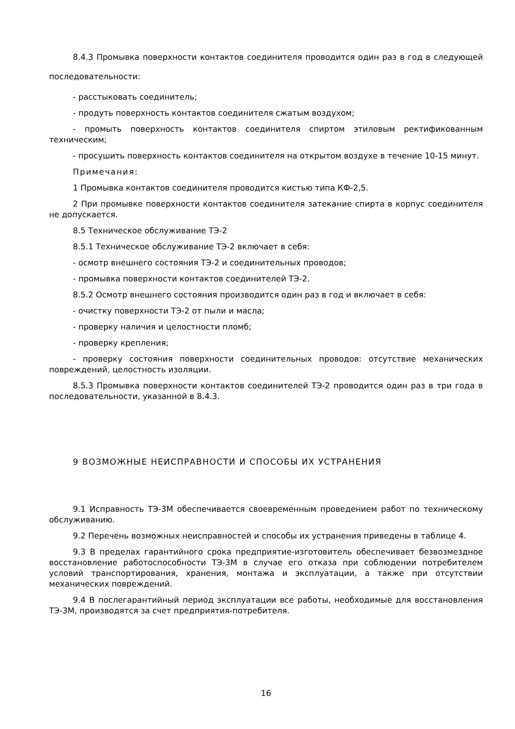8.4.3 Промывка поверхности контактов соединителя проводится один раз в год в следующей последовательности:
- расстыковать соединитель;
- продуть поверхность контактов соединителя сжатым воздухом;
- промыть поверхность контактов соединителя спиртом этиловым ректификованным техническим;
- просушить поверхность контактов соединителя на открытом воздухе в течение 10-15 минут.
Примечания:
1 Промывка контактов соединителя проводится кистью типа КФ-2,5.
2 При промывке поверхности контактов соединителя затекание спирта в корпус соединителя не допускается.
8.5 Техническое обслуживание ТЭ-2
8.5.1 Техническое обслуживание ТЭ-2 включает в себя:
- осмотр внешнего состояния ТЭ-2 и соединительных проводов;
- промывка поверхности контактов соединителей ТЭ-2.
8.5.2 Осмотр внешнего состояния производится один раз в год и включает в себя:
- очистку поверхности ТЭ-2 от пыли и масла;
- проверку наличия и целостности пломб;
- проверку крепления;
- проверку состояния поверхности соединительных проводов: отсутствие механических повреждений, целостность изоляции.
8.5.3 Промывка поверхности контактов соединителей ТЭ-2 проводится один раз в три года в последовательности, указанной в 8.4.3.
9 ВОЗМОЖНЫЕ НЕИСПРАВНОСТИ И СПОСОБЫ ИХ УСТРАНЕНИЯ
9.1 Исправность ТЭ-3М обеспечивается своевременным проведением работ по техническому обслуживанию.
9.2 Перечень возможных неисправностей и способы их устранения приведены в таблице 4.
9.3 В пределах гарантийного срока предприятие-изготовитель обеспечивает безвозмездное восстановление работоспособности ТЭ-3М в случае его отказа при соблюдении потребителем условий транспортирования, хранения, монтажа и эксплуатации, а также при отсутствии механических повреждений.
9.4 В послегарантийный период эксплуатации все работы, необходимые для восстановления ТЭ-3М, производятся за счет предприятия-потребителя.
16